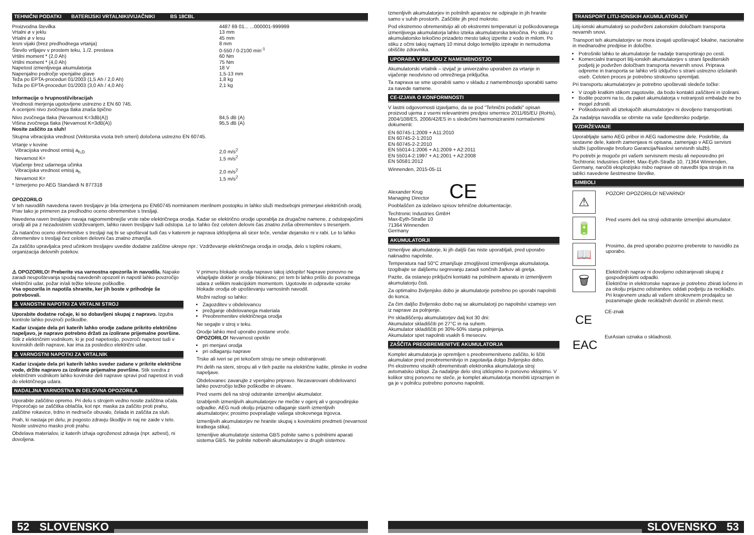TEHNIČNI PODATKI BATERIJSKI VRTALNIKI/VIJAČNIKI BS 18CBL
| Proizvodna številka | 4487 69 01... ...000001-999999 |
| Vrtalni ø v jeklu | 13 mm |
| Vrtalni ø v lesu | 45 mm |
| lesni vijaki (brez predhodnega vrtanja) | 8 mm |
| Število vrtljajev v prostem teku, 1./2. prestava | 0-550 / 0-2100 min<sup>-1</sup> |
| Vrtilni moment * (2,0 Ah) | 60 Nm |
| Vrtilni moment * (4,0 Ah) | 75 Nm |
| Napetost izmenljivega akumulatorja | 18 V |
| Napenjalno področje vpenjalne glave | 1,5-13 mm |
| Teža po EPTA-proceduri 01/2003 (1,5 Ah / 2,0 Ah) | 1,8 kg |
| Teža po EPTA-proceduri 01/2003 (3,0 Ah / 4,0 Ah) | 2,1 kg |
Informacije o hrupnosti/vibracijah
Vrednosti merjenja ugotovljene ustrezno z EN 60 745.
A ocenjeni nivo zvočnega tlaka znaša tipično
| Nivo zvočnega tlaka (Nevarnost K=3dB(A)) | 84,5 dB (A) |
| Višina zvočnega tlaka (Nevarnost K=3dB(A)) | 95,5 dB (A) |
Nosite zaščito za sluh!
Skupna vibracijska vrednost (Vektorska vsota treh smeri) določena ustrezno EN 60745.
| Vrtanje v kovine | |
| Vibracijska vrednost emisij a<sub>h,D</sub> | 2,0 m/s<sup>2</sup> |
| Nevarnost K= | 1,5 m/s<sup>2</sup> |
| Vijačenje brez udarnega učinka | |
| Vibracijska vrednost emisij a<sub>h</sub> | 2,0 m/s<sup>2</sup> |
| Nevarnost K= | 1,5 m/s<sup>2</sup> |
* Izmerjeno po AEG Standardi N 877318
OPOZORILO
V teh navodilih navedena raven tresljajev je bila izmerjena po EN60745 normiranem merilnem postopku in lahko služi medsebojni primerjavi električnih orodij. Prav tako je primeren za predhodno oceno obremenitve s tresljaji.
Navedena raven tresljajev navaja najpomembnejše vrste rabe električnega orodja. Kadar se električno orodje uporablja za drugačne namene, z odstopajočimi orodji ali pa z nezadostnim vzdrževanjem, lahko raven tresljajev tudi odstopa. Le to lahko čez celoten delovni čas znatno zviša obremenitev s tresenjem.
Za natančno oceno obremenitve s tresljaji naj bi se upošteval tudi čas v katerem je naprava izklopljena ali sicer teče, vendar dejansko ni v rabi. Le to lahko obremenitev s tresljaji čez celoten delovni čas znatno zmanjša.
Za zaščito upravljalca pred učinkom tresljajev uvedite dodatne zaščitne ukrepe npr.: Vzdrževanje električnega orodja in orodja, delo s toplimi rokami, organizacija delovnih potekov.
⚠ OPOZORILO! Preberite vsa varnostna opozorila in navodila. Napake zaradi neupoštevanja spodaj navedenih opozoril in napotil lahko povzročijo električni udar, požar in/ali težke telesne poškodbe.
Vsa opozorila in napotila shranite, ker jih boste v prihodnje še potrebovali.
⚠ VANOSTNI NAPOTKI ZA VRTALNI STROJ
Uporabite dodatne ročaje, ki so dobavljeni skupaj z napravo. Izguba kontrole lahko povzroči poškodbe.
Kadar izvajate dela pri katerih lahko orodje zadane prikrito električno napeljavo, je napravo potrebno držati za izolirane prijemalne površine.
Stik z električnim vodnikom, ki je pod napetostjo, povzroči napetost tudi v kovinskih delih naprave, kar ima za posledico električni udar.
⚠ VARNOSTNI NAPOTKI ZA VRTALNIK
Kadar izvajate dela pri katerih lahko sveder zadane v prikrite električne vode, držite napravo za izolirane prijemalne površine. Stik svedra z električnim vodnikom lahko kovinske deli naprave spravi pod napetost in vodi do električnega udara.
NADALJNA VARNOSTNA IN DELOVNA OPOZORILA
Uporabite zaščitno opremo. Pri delu s strojem vedno nosite zaščitna očala. Priporočajo se zaščitka oblačila, kot npr. maska za zaščito proti prahu, zaščitne rokavice, trdno in nedrseče obuvalo, čelada in zaščita za sluh.
Prah, ki nastaja pri delu, je pogosto zdravju škodljiv in naj ne zaide v telo. Nosite ustrezno masko proti prahu.
Obdelava materialov, iz katerih izhaja ogroženost zdravja (npr. azbest), ni dovoljena.
V primeru blokade orodja napravo takoj izklopite! Naprave ponovno ne vklapljajte dokler je orodje blokirano; pri tem bi lahko prišlo do povratnega udara z velikim reakcijskim momentom. Ugotovite in odpravite vzroke blokade orodja ob upoštevanju varnostnih navodil.
Možni razlogi so lahko:
Zagozditev v obdelovancu
prežganje obdelovanega materiala
Preobremenitev električnega orodja
Ne segajte v stroj v teku.
Orodje lahko med uporabo postane vroče.
OPOZORILO! Nevarnost opeklin
pri menjavi orodja
pri odlaganju naprave
Trske ali iveri se pri tekočem stroju ne smejo odstranjevati.
Pri delih na steni, stropu ali v tleh pazite na električne kable, plinske in vodne napeljave.
Obdelovanec zavarujte z vpenjalno pripravo. Nezavarovani obdelovanci lahko povzročijo težke poškodbe in okvare.
Pred vsemi deli na stroji odstranite izmenljivi akumulator.
Izrabljenih izmenljivih akumulatorjev ne mečite v ogenj ali v gospodinjske odpadke. AEG nudi okolju prijazno odlaganje starih izmenljivih akumulatorjev; prosimo povprašajte vašega strokovnega trgovca.
Izmenljivih akumulatorjev ne hranite skupaj s kovinskimi predmeti (nevarnost kratkega stika).
Izmenljive akumulatorje sistema GBS polnite samo s polnilnimi aparati sistema GBS. Ne polnite nobenih akumulatorjev iz drugih sistemov.
52 SLOVENSKO
Izmenljivih akumulatorjev in polnilnih aparatov ne odpirajte in jih hranite samo v suhih prostorih. Zaščitite jih pred mokroto.
Pod ekstremno obremenitvijo ali ob ekstremni temperaturi iz poškodovanega izmenljivega akumulatorja lahko izteka akumulatorska tekočina. Po stiku z akumulatorsko tekočino prizadeto mesto takoj izperite z vodo in milom. Po stiku z očmi takoj najmanj 10 minut dolgo temeljito izpirajte in nemudoma obiščite zdravnika.
UPORABA V SKLADU Z NAMEMBNOSTJO
Akumulatorski vrtalnik – izvijač je univerzalno uporaben za vrtanje in vijačenje neodvisno od omrežnega priključka.
Ta naprava se sme uporabiti samo v skladu z namembnostjo uporabiti samo za navede namene.
CE-IZJAVA O KONFORMNOSTI
V lastni odgovornosti izjavljamo, da se pod "Tehnični podatki" opisan proizvod ujema z vsemi relevantnimi predpisi smernice 2011/65/EU (RoHs), 2004/108/ES, 2006/42/ES in s sledečimi harmoniziranimi normativnimi dokumenti:
EN 60745-1:2009 + A11:2010
EN 60745-2-1:2010
EN 60745-2-2:2010
EN 55014-1:2006 + A1:2009 + A2:2011
EN 55014-2:1997 + A1:2001 + A2:2008
EN 50581:2012
Winnenden, 2015-05-11
Alexander Krug
Managing Director
CE
Pooblaščen za izdelavo spisov tehnične dokumentacije.
Techtronic Industries GmbH
Max-Eyth-Straße 10
71364 Winnenden
Germany
AKUMULATORJI
Izmenljive akumulatorje, ki jih daljši čas niste uporabljali, pred uporabo naknadno napolnite.
Temperatura nad 50°C zmanjšuje zmogljivost izmenljivega akumulatorja. Izogibajte se daljšemu segrevanju zaradi sončnih žarkov ali gretja.
Pazite, da ostanejo priključni kontakti na polnilnem aparatu in izmenljivem akumulatorju čisti.
Za optimalno življenjsko dobo je akumulatorje potrebno po uporabi napolniti do konca.
Za čim daljšo življensko dobo naj se akumulatorji po napolnitvi vzamejo ven iz naprave za polnjenje.
Pri skladiščenju akumulatorjev dalj kot 30 dni:
Akumulator skladiščiti pri 27°C in na suhem.
Akumulator skladiščiti pri 30%-50% stanja polnjenja.
Akumulator spet napolniti vsakih 6 mesecev.
ZAŠČITA PREOBREMENITVE AKUMULATORJA
Komplet akumulatorja je opremljen s preobremenitveno zaščito, ki ščiti akumulator pred preobremenitvijo in zagotavlja dolgo življenjsko dobo.
Pri ekstremno visokih obremenitvah elektronika akumulatorja stroj avtomatsko izklopi. Za nadaljnje delo stroj izklopimo in ponovno vklopimo. V kolikor stroj ponovno ne steče, je komplet akumulatorja morebiti izpraznjen in ga je v polnilcu potrebno ponovno napolniti.
TRANSPORT LITIJ-IONSKIH AKUMULATORJEV
Litij-ionski akumulatorji so podvrženi zakonskim določbam transporta nevarnih snovi.
Transport teh akumulatorjev se mora izvajati upoštevajoč lokalne, nacionalne in mednarodne predpise in določbe.
Potrošniki lahko te akumulatorje še nadalje transportirajo po cesti.
Komercialni transport litij-ionskih akumulatorjev s strani špediterskih podjetij je podvržen določbam transporta nevarnih snovi. Priprava odpreme in transporta se lahko vrši izključno s strani ustrezno izšolanih oseb. Celoten proces je potrebno strokovno spremljati.
Pri transportu akumulatorjev je potrebno upoštevati sledeče točke:
V izogib kratkim stikom zagotovite, da bodo kontakti zaščiteni in izolirani.
Bodite pozorni na to, da paket akumulatorja v notranjosti embalaže ne bo mogel zdrsniti.
Poškodovanih ali iztekajočih akumulatorjev ni dovoljeno transportirati.
Za nadaljnja navodila se obrnite na vaše špeditersko podjetje.
VZDRŽEVANJE
Uporabljajte samo AEG pribor in AEG nadomestne dele. Poskrbite, da sestavne dele, katerih zamenjava ni opisana, zamenjajo v AEG servisni službi (upoštevajte brošuro Garancija/Naslovi servisnih služb).
Po potrebi je mogoče pri vašem servisnem mestu ali neposredno pri Techtronic Industries GmbH, Max-Eyth-Straße 10, 71364 Winnenden, Germany, naročiti eksplozijsko risbo naprave ob navedbi tipa stroja in na tablici navedene šestmestne številke.
SIMBOLI
⚠
POZOR! OPOZORILO! NEVARNO!
🔋
Pred vsemi deli na stroji odstranite izmenljivi akumulator.
📖
Prosimo, da pred uporabo pozorno preberete to navodilo za uporabo.
🗑
Električnih naprav ni dovoljeno odstranjevati skupaj z gospodinjskimi odpadki.
Električne in elektronske naprave je potrebno zbirati ločeno in za okolju prijazno odstranitev, oddati podjetju za reciklažo.
Pri krajevnem uradu ali vašem strokovnem prodajalcu se pozanimajte glede reciklažnih dvorišč in zbirnih mest.
CE
CE-znak
EAC
EurAsian oznaka o skladnosti.
SLOVENSKO 53